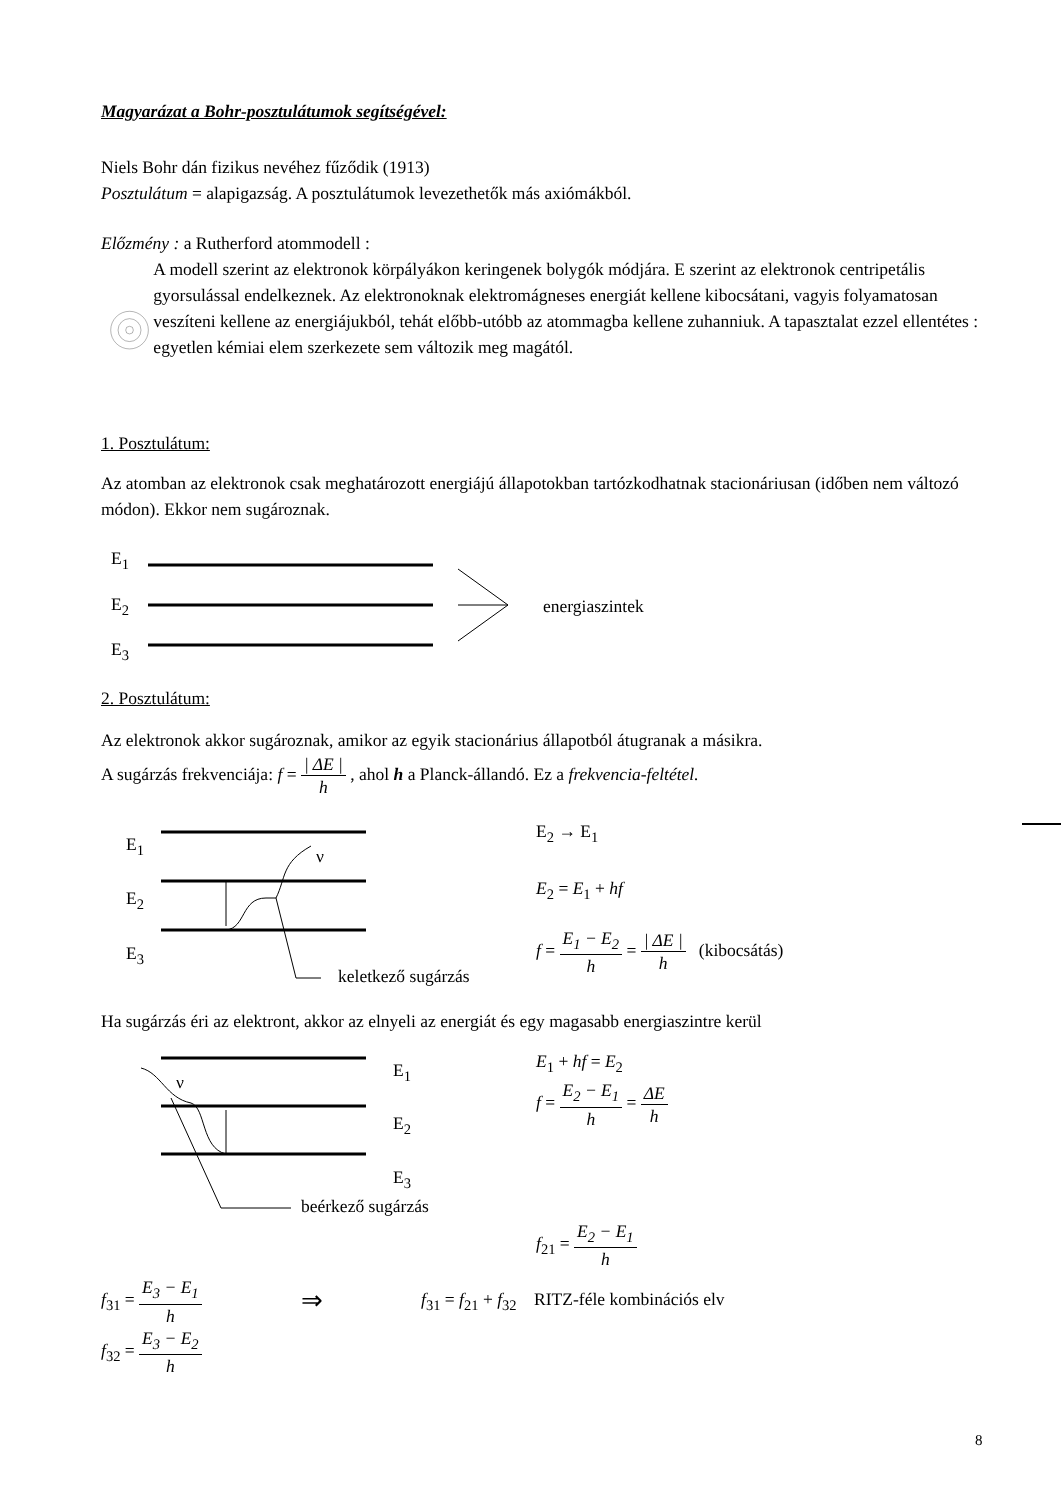Magyarázat a Bohr-posztulátumok segítségével:
Niels Bohr dán fizikus nevéhez fűződik (1913)
Posztulátum = alapigazság. A posztulátumok levezethetők más axiómákból.
Előzmény : a Rutherford atommodell :
A modell szerint az elektronok körpályákon keringenek bolygók módjára. E szerint az elektronok centripetális gyorsulással endelkeznek. Az elektronoknak elektromágneses energiát kellene kibocsátani, vagyis folyamatosan veszíteni kellene az energiájukból, tehát előbb-utóbb az atommagba kellene zuhanniuk. A tapasztalat ezzel ellentétes : egyetlen kémiai elem szerkezete sem változik meg magától.
1. Posztulátum:
Az atomban az elektronok csak meghatározott energiájú állapotokban tartózkodhatnak stacionáriusan (időben nem változó módon). Ekkor nem sugároznak.
E<sub>1</sub>
E<sub>2</sub>
E<sub>3</sub>
energiaszintek
2. Posztulátum:
Az elektronok akkor sugároznak, amikor az egyik stacionárius állapotból átugranak a másikra.
A sugárzás frekvenciája: f = | ΔE | h , ahol h a Planck-állandó. Ez a frekvencia-feltétel.
E<sub>1</sub>
E<sub>2</sub>
E<sub>3</sub>
ν
keletkező sugárzás
E<sub>2</sub> → E<sub>1</sub>
E<sub>2</sub> = E<sub>1</sub> + hf
f = E<sub>1</sub> − E<sub>2</sub> h = | ΔE | h (kibocsátás)
Ha sugárzás éri az elektront, akkor az elnyeli az energiát és egy magasabb energiaszintre kerül
E<sub>1</sub>
E<sub>2</sub>
E<sub>3</sub>
ν
beérkező sugárzás
E<sub>1</sub> + hf = E<sub>2</sub>
f = E<sub>2</sub> − E<sub>1</sub> h = ΔE h
f<sub>21</sub> = E<sub>2</sub> − E<sub>1</sub> h
f<sub>31</sub> = E<sub>3</sub> − E<sub>1</sub> h
⇒
f<sub>31</sub> = f<sub>21</sub> + f<sub>32</sub> RITZ-féle kombinációs elv
f<sub>32</sub> = E<sub>3</sub> − E<sub>2</sub> h
8